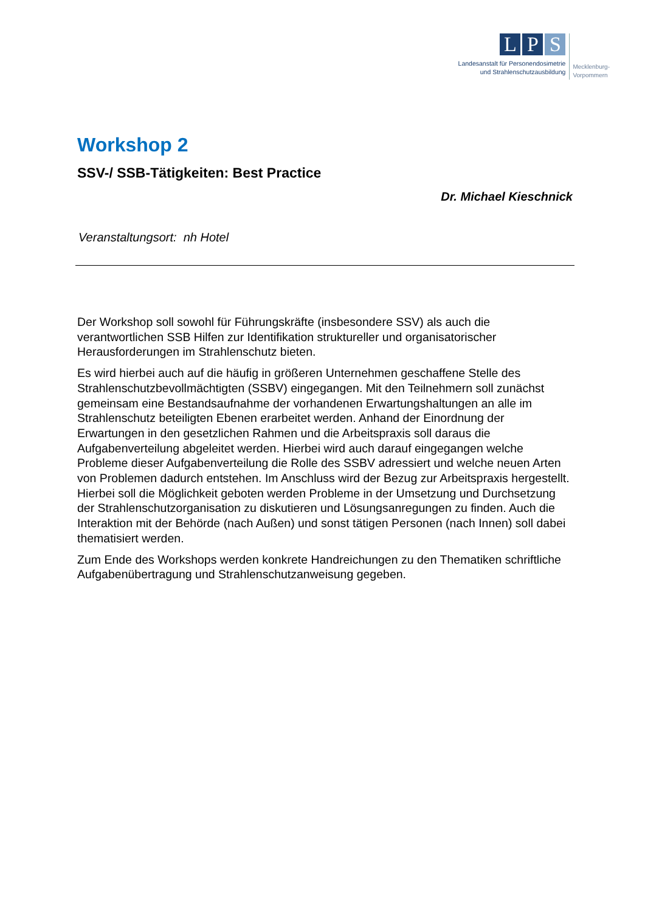L P S
Landesanstalt für Personendosimetrie
und Strahlenschutzausbildung
Mecklenburg-
Vorpommern
Workshop 2
SSV-/ SSB-Tätigkeiten: Best Practice
Dr. Michael Kieschnick
Veranstaltungsort: nh Hotel
Der Workshop soll sowohl für Führungskräfte (insbesondere SSV) als auch die verantwortlichen SSB Hilfen zur Identifikation struktureller und organisatorischer Herausforderungen im Strahlenschutz bieten.
Es wird hierbei auch auf die häufig in größeren Unternehmen geschaffene Stelle des Strahlenschutzbevollmächtigten (SSBV) eingegangen. Mit den Teilnehmern soll zunächst gemeinsam eine Bestandsaufnahme der vorhandenen Erwartungshaltungen an alle im Strahlenschutz beteiligten Ebenen erarbeitet werden. Anhand der Einordnung der Erwartungen in den gesetzlichen Rahmen und die Arbeitspraxis soll daraus die Aufgabenverteilung abgeleitet werden. Hierbei wird auch darauf eingegangen welche Probleme dieser Aufgabenverteilung die Rolle des SSBV adressiert und welche neuen Arten von Problemen dadurch entstehen. Im Anschluss wird der Bezug zur Arbeitspraxis hergestellt. Hierbei soll die Möglichkeit geboten werden Probleme in der Umsetzung und Durchsetzung der Strahlenschutzorganisation zu diskutieren und Lösungsanregungen zu finden. Auch die Interaktion mit der Behörde (nach Außen) und sonst tätigen Personen (nach Innen) soll dabei thematisiert werden.
Zum Ende des Workshops werden konkrete Handreichungen zu den Thematiken schriftliche Aufgabenübertragung und Strahlenschutzanweisung gegeben.